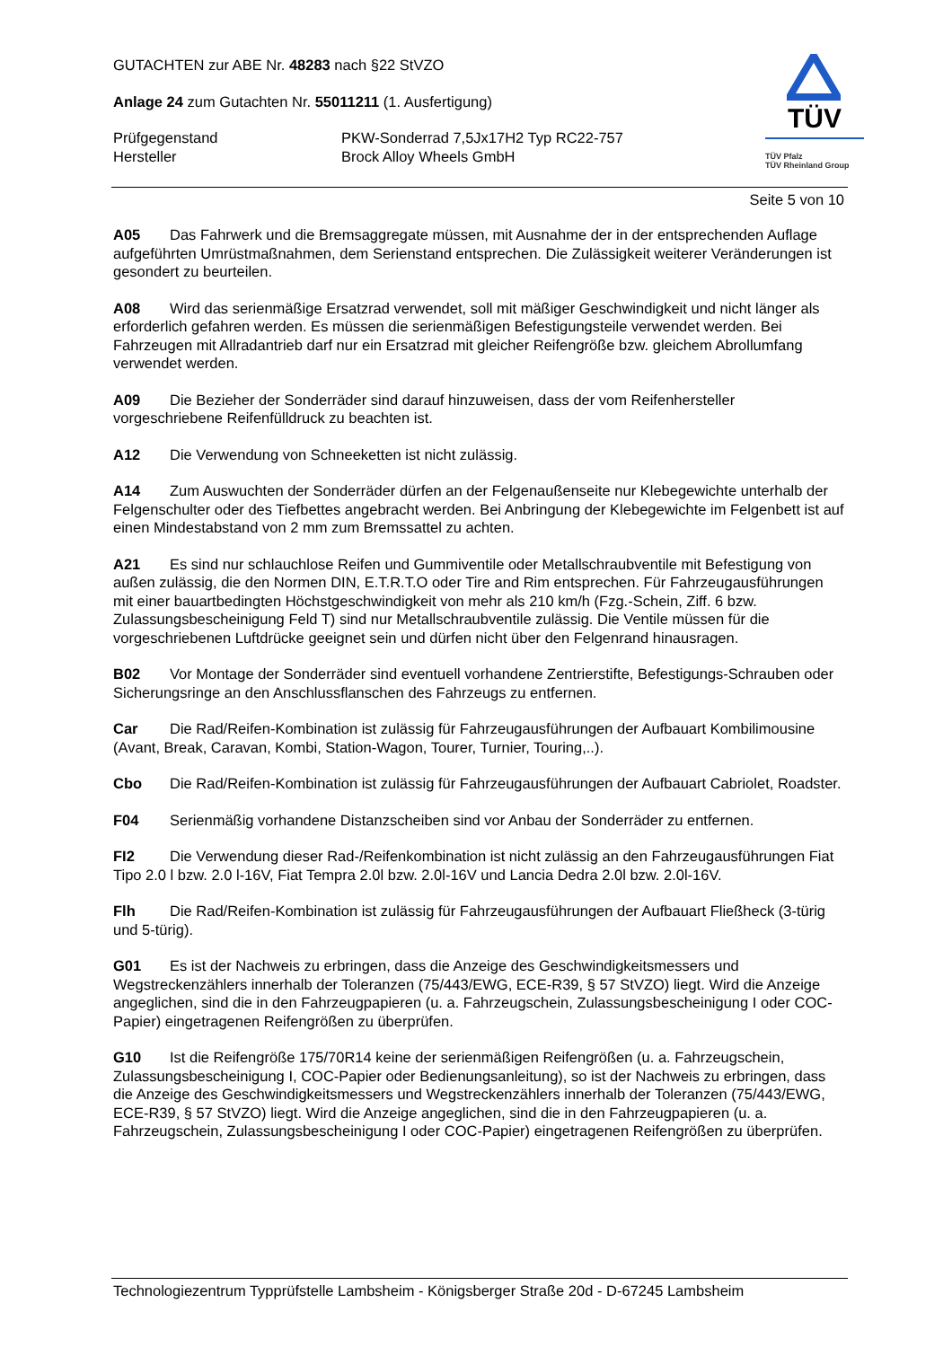GUTACHTEN zur ABE Nr. 48283 nach §22 StVZO
Anlage 24 zum Gutachten Nr. 55011211 (1. Ausfertigung)
Prüfgegenstand PKW-Sonderrad 7,5Jx17H2 Typ RC22-757
Hersteller Brock Alloy Wheels GmbH
TÜV
TÜV Pfalz
TÜV Rheinland Group
Seite 5 von 10
A05 Das Fahrwerk und die Bremsaggregate müssen, mit Ausnahme der in der entsprechenden Auflage aufgeführten Umrüstmaßnahmen, dem Serienstand entsprechen. Die Zulässigkeit weiterer Veränderungen ist gesondert zu beurteilen.
A08 Wird das serienmäßige Ersatzrad verwendet, soll mit mäßiger Geschwindigkeit und nicht länger als erforderlich gefahren werden. Es müssen die serienmäßigen Befestigungsteile verwendet werden. Bei Fahrzeugen mit Allradantrieb darf nur ein Ersatzrad mit gleicher Reifengröße bzw. gleichem Abrollumfang verwendet werden.
A09 Die Bezieher der Sonderräder sind darauf hinzuweisen, dass der vom Reifenhersteller vorgeschriebene Reifenfülldruck zu beachten ist.
A12 Die Verwendung von Schneeketten ist nicht zulässig.
A14 Zum Auswuchten der Sonderräder dürfen an der Felgenaußenseite nur Klebegewichte unterhalb der Felgenschulter oder des Tiefbettes angebracht werden. Bei Anbringung der Klebegewichte im Felgenbett ist auf einen Mindestabstand von 2 mm zum Bremssattel zu achten.
A21 Es sind nur schlauchlose Reifen und Gummiventile oder Metallschraubventile mit Befestigung von außen zulässig, die den Normen DIN, E.T.R.T.O oder Tire and Rim entsprechen. Für Fahrzeugausführungen mit einer bauartbedingten Höchstgeschwindigkeit von mehr als 210 km/h (Fzg.-Schein, Ziff. 6 bzw. Zulassungsbescheinigung Feld T) sind nur Metallschraubventile zulässig. Die Ventile müssen für die vorgeschriebenen Luftdrücke geeignet sein und dürfen nicht über den Felgenrand hinausragen.
B02 Vor Montage der Sonderräder sind eventuell vorhandene Zentrierstifte, Befestigungs-Schrauben oder Sicherungsringe an den Anschlussflanschen des Fahrzeugs zu entfernen.
Car Die Rad/Reifen-Kombination ist zulässig für Fahrzeugausführungen der Aufbauart Kombilimousine (Avant, Break, Caravan, Kombi, Station-Wagon, Tourer, Turnier, Touring,..).
Cbo Die Rad/Reifen-Kombination ist zulässig für Fahrzeugausführungen der Aufbauart Cabriolet, Roadster.
F04 Serienmäßig vorhandene Distanzscheiben sind vor Anbau der Sonderräder zu entfernen.
FI2 Die Verwendung dieser Rad-/Reifenkombination ist nicht zulässig an den Fahrzeugausführungen Fiat Tipo 2.0 l bzw. 2.0 l-16V, Fiat Tempra 2.0l bzw. 2.0l-16V und Lancia Dedra 2.0l bzw. 2.0l-16V.
Flh Die Rad/Reifen-Kombination ist zulässig für Fahrzeugausführungen der Aufbauart Fließheck (3-türig und 5-türig).
G01 Es ist der Nachweis zu erbringen, dass die Anzeige des Geschwindigkeitsmessers und Wegstreckenzählers innerhalb der Toleranzen (75/443/EWG, ECE-R39, § 57 StVZO) liegt. Wird die Anzeige angeglichen, sind die in den Fahrzeugpapieren (u. a. Fahrzeugschein, Zulassungsbescheinigung I oder COC-Papier) eingetragenen Reifengrößen zu überprüfen.
G10 Ist die Reifengröße 175/70R14 keine der serienmäßigen Reifengrößen (u. a. Fahrzeugschein, Zulassungsbescheinigung I, COC-Papier oder Bedienungsanleitung), so ist der Nachweis zu erbringen, dass die Anzeige des Geschwindigkeitsmessers und Wegstreckenzählers innerhalb der Toleranzen (75/443/EWG, ECE-R39, § 57 StVZO) liegt. Wird die Anzeige angeglichen, sind die in den Fahrzeugpapieren (u. a. Fahrzeugschein, Zulassungsbescheinigung I oder COC-Papier) eingetragenen Reifengrößen zu überprüfen.
Technologiezentrum Typprüfstelle Lambsheim - Königsberger Straße 20d - D-67245 Lambsheim